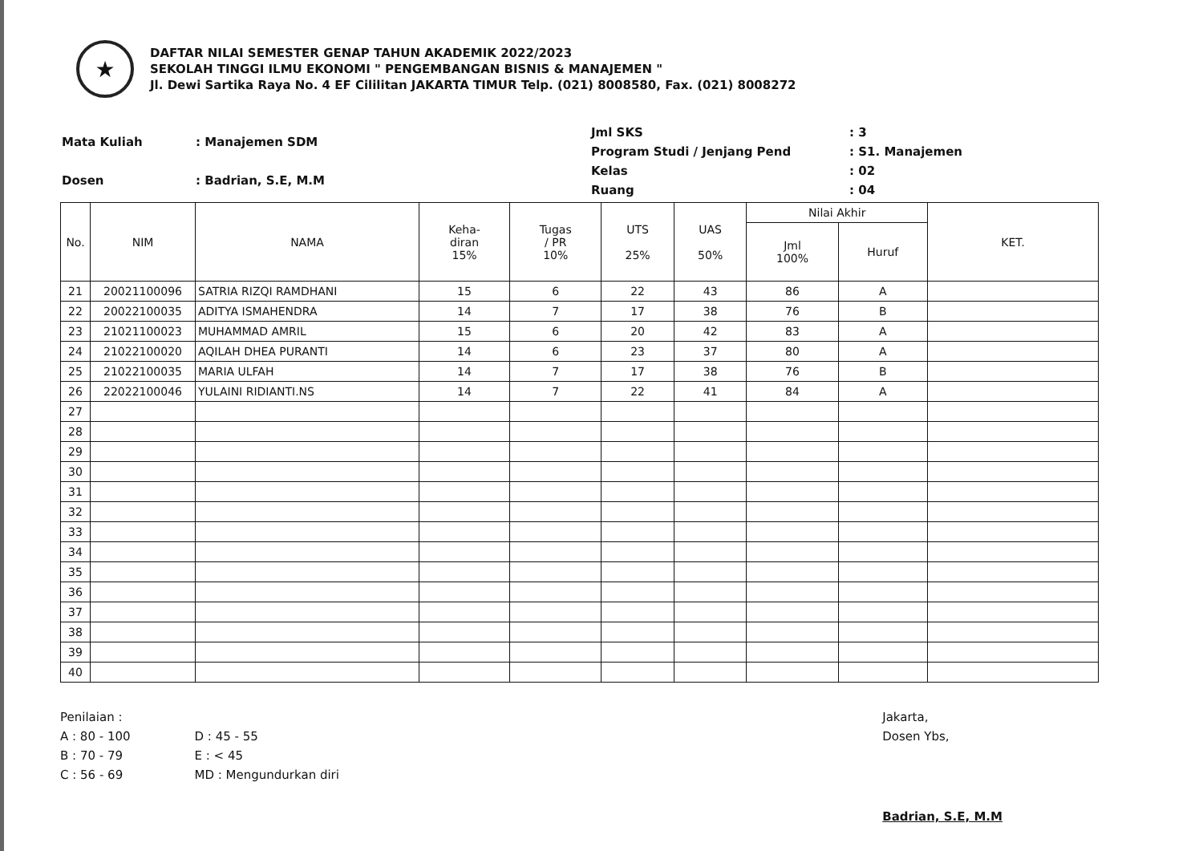★
DAFTAR NILAI SEMESTER GENAP TAHUN AKADEMIK 2022/2023
SEKOLAH TINGGI ILMU EKONOMI " PENGEMBANGAN BISNIS & MANAJEMEN "
Jl. Dewi Sartika Raya No. 4 EF Cililitan JAKARTA TIMUR Telp. (021) 8008580, Fax. (021) 8008272
| Mata Kuliah | : Manajemen SDM |
| Dosen | : Badrian, S.E, M.M |
| Jml SKS | : 3 |
| Program Studi / Jenjang Pend | : S1. Manajemen |
| Kelas | : 02 |
| Ruang | : 04 |
| No. | NIM | NAMA | Keha- diran 15% | Tugas / PR 10% | UTS 25% | UAS 50% | Nilai Akhir | | KET. |
| --- | --- | --- | --- | --- | --- | --- | --- | --- | --- |
| | | | | | | | Jml 100% | Huruf | |
| 21 | 20021100096 | SATRIA RIZQI RAMDHANI | 15 | 6 | 22 | 43 | 86 | A | |
| 22 | 20022100035 | ADITYA ISMAHENDRA | 14 | 7 | 17 | 38 | 76 | B | |
| 23 | 21021100023 | MUHAMMAD AMRIL | 15 | 6 | 20 | 42 | 83 | A | |
| 24 | 21022100020 | AQILAH DHEA PURANTI | 14 | 6 | 23 | 37 | 80 | A | |
| 25 | 21022100035 | MARIA ULFAH | 14 | 7 | 17 | 38 | 76 | B | |
| 26 | 22022100046 | YULAINI RIDIANTI.NS | 14 | 7 | 22 | 41 | 84 | A | |
| 27 | | | | | | | | | |
| 28 | | | | | | | | | |
| 29 | | | | | | | | | |
| 30 | | | | | | | | | |
| 31 | | | | | | | | | |
| 32 | | | | | | | | | |
| 33 | | | | | | | | | |
| 34 | | | | | | | | | |
| 35 | | | | | | | | | |
| 36 | | | | | | | | | |
| 37 | | | | | | | | | |
| 38 | | | | | | | | | |
| 39 | | | | | | | | | |
| 40 | | | | | | | | | |
Penilaian :
A : 80 - 100
B : 70 - 79
C : 56 - 69
D : 45 - 55
E : < 45
MD : Mengundurkan diri
Jakarta,
Dosen Ybs,
Badrian, S.E, M.M